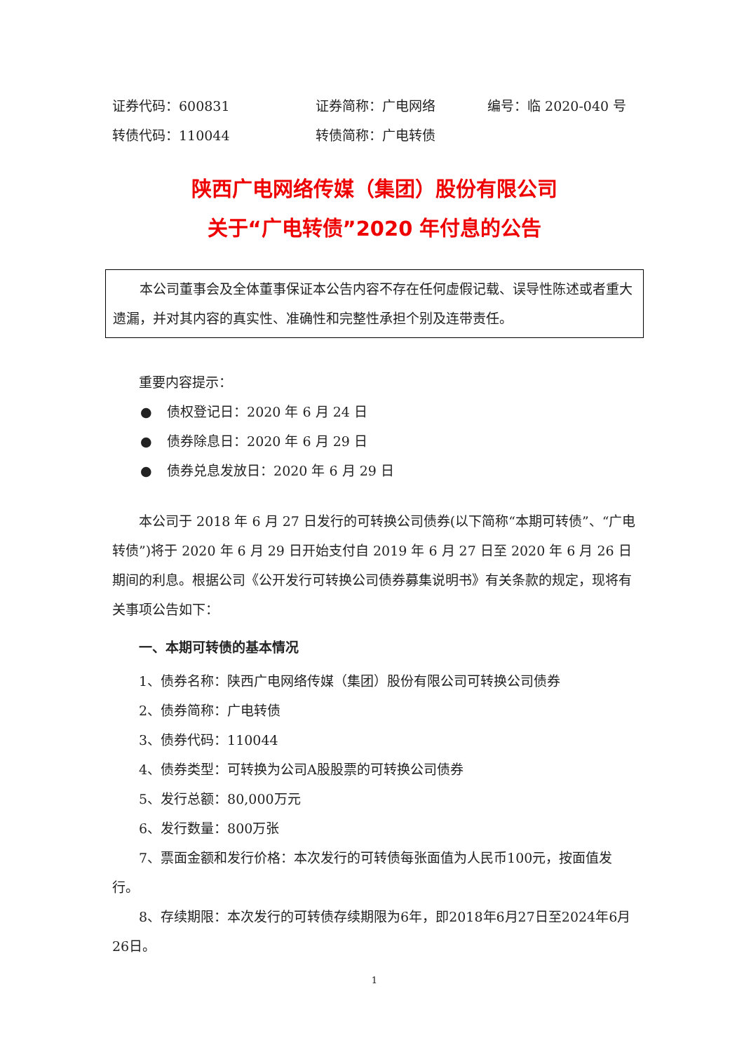证券代码：600831 证券简称：广电网络 编号：临 2020-040 号
转债代码：110044 转债简称：广电转债
陕西广电网络传媒（集团）股份有限公司
关于“广电转债”2020 年付息的公告
本公司董事会及全体董事保证本公告内容不存在任何虚假记载、误导性陈述或者重大遗漏，并对其内容的真实性、准确性和完整性承担个别及连带责任。
重要内容提示：
● 债权登记日：2020 年 6 月 24 日
● 债券除息日：2020 年 6 月 29 日
● 债券兑息发放日：2020 年 6 月 29 日
本公司于 2018 年 6 月 27 日发行的可转换公司债券(以下简称“本期可转债”、“广电转债”)将于 2020 年 6 月 29 日开始支付自 2019 年 6 月 27 日至 2020 年 6 月 26 日期间的利息。根据公司《公开发行可转换公司债券募集说明书》有关条款的规定，现将有关事项公告如下：
一、本期可转债的基本情况
1、债券名称：陕西广电网络传媒（集团）股份有限公司可转换公司债券
2、债券简称：广电转债
3、债券代码：110044
4、债券类型：可转换为公司A股股票的可转换公司债券
5、发行总额：80,000万元
6、发行数量：800万张
7、票面金额和发行价格：本次发行的可转债每张面值为人民币100元，按面值发行。
8、存续期限：本次发行的可转债存续期限为6年，即2018年6月27日至2024年6月26日。
1